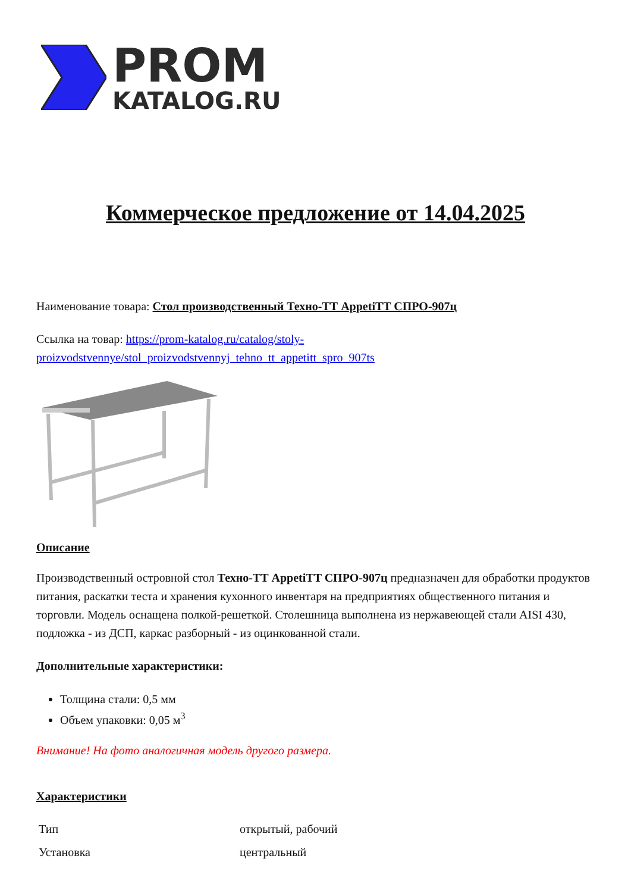PROM
KATALOG.RU
Коммерческое предложение от 14.04.2025
Наименование товара: Стол производственный Техно-ТТ AppetiTT СПРО-907ц
Ссылка на товар: https://prom-katalog.ru/catalog/stoly-proizvodstvennye/stol_proizvodstvennyj_tehno_tt_appetitt_spro_907ts
Описание
Производственный островной стол Техно-ТТ AppetiTT СПРО-907ц предназначен для обработки продуктов питания, раскатки теста и хранения кухонного инвентаря на предприятиях общественного питания и торговли. Модель оснащена полкой-решеткой. Столешница выполнена из нержавеющей стали AISI 430, подложка - из ДСП, каркас разборный - из оцинкованной стали.
Дополнительные характеристики:
Толщина стали: 0,5 мм
Объем упаковки: 0,05 м<sup>3</sup>
Внимание! На фото аналогичная модель другого размера.
Характеристики
| Тип | открытый, рабочий |
| Установка | центральный |